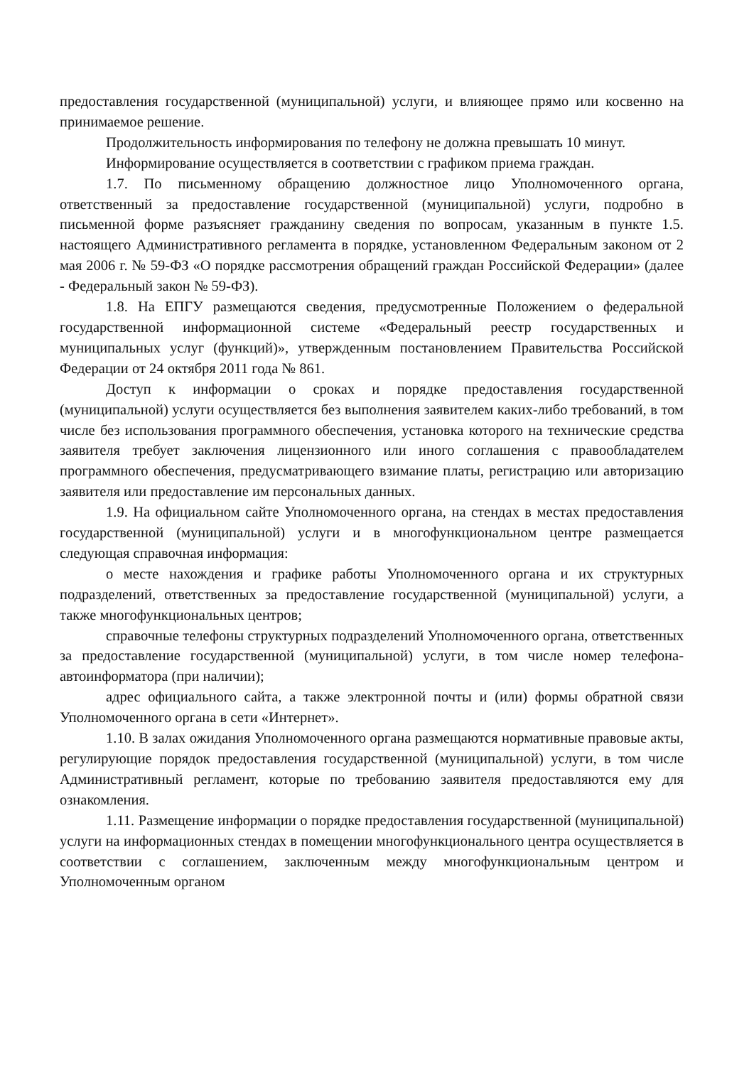предоставления государственной (муниципальной) услуги, и влияющее прямо или косвенно на принимаемое решение.
Продолжительность информирования по телефону не должна превышать 10 минут.
Информирование осуществляется в соответствии с графиком приема граждан.
1.7. По письменному обращению должностное лицо Уполномоченного органа, ответственный за предоставление государственной (муниципальной) услуги, подробно в письменной форме разъясняет гражданину сведения по вопросам, указанным в пункте 1.5. настоящего Административного регламента в порядке, установленном Федеральным законом от 2 мая 2006 г. № 59-ФЗ «О порядке рассмотрения обращений граждан Российской Федерации» (далее - Федеральный закон № 59-ФЗ).
1.8. На ЕПГУ размещаются сведения, предусмотренные Положением о федеральной государственной информационной системе «Федеральный реестр государственных и муниципальных услуг (функций)», утвержденным постановлением Правительства Российской Федерации от 24 октября 2011 года № 861.
Доступ к информации о сроках и порядке предоставления государственной (муниципальной) услуги осуществляется без выполнения заявителем каких-либо требований, в том числе без использования программного обеспечения, установка которого на технические средства заявителя требует заключения лицензионного или иного соглашения с правообладателем программного обеспечения, предусматривающего взимание платы, регистрацию или авторизацию заявителя или предоставление им персональных данных.
1.9. На официальном сайте Уполномоченного органа, на стендах в местах предоставления государственной (муниципальной) услуги и в многофункциональном центре размещается следующая справочная информация:
о месте нахождения и графике работы Уполномоченного органа и их структурных подразделений, ответственных за предоставление государственной (муниципальной) услуги, а также многофункциональных центров;
справочные телефоны структурных подразделений Уполномоченного органа, ответственных за предоставление государственной (муниципальной) услуги, в том числе номер телефона-автоинформатора (при наличии);
адрес официального сайта, а также электронной почты и (или) формы обратной связи Уполномоченного органа в сети «Интернет».
1.10. В залах ожидания Уполномоченного органа размещаются нормативные правовые акты, регулирующие порядок предоставления государственной (муниципальной) услуги, в том числе Административный регламент, которые по требованию заявителя предоставляются ему для ознакомления.
1.11. Размещение информации о порядке предоставления государственной (муниципальной) услуги на информационных стендах в помещении многофункционального центра осуществляется в соответствии с соглашением, заключенным между многофункциональным центром и Уполномоченным органом